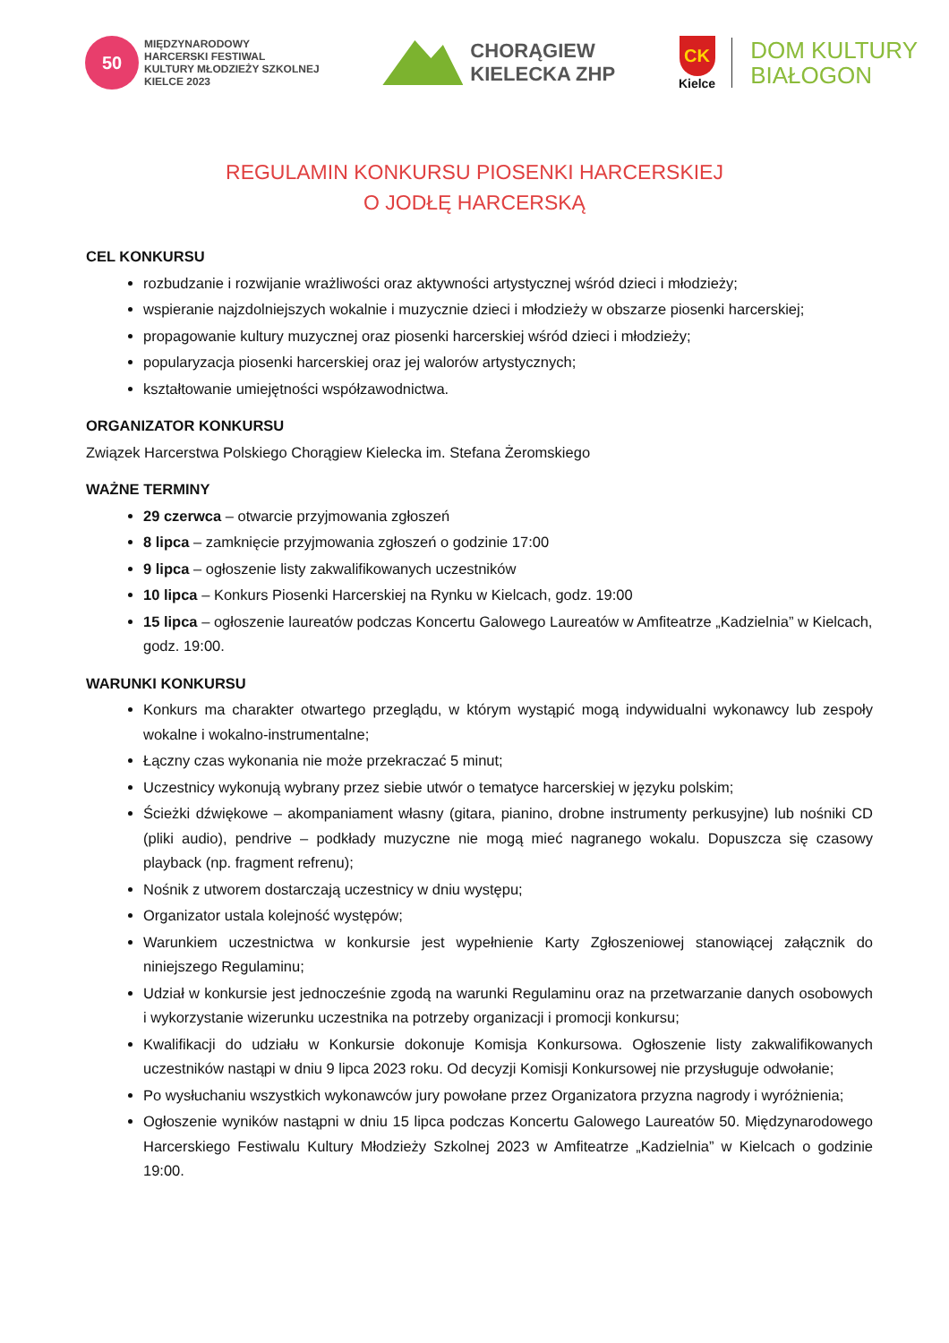50
MIĘDZYNARODOWY
HARCERSKI FESTIWAL
KULTURY MŁODZIEŻY SZKOLNEJ
KIELCE 2023
CHORĄGIEW
KIELECKA ZHP
CK
Kielce
DOM KULTURY
BIAŁOGON
REGULAMIN KONKURSU PIOSENKI HARCERSKIEJ
O JODŁĘ HARCERSKĄ
CEL KONKURSU
rozbudzanie i rozwijanie wrażliwości oraz aktywności artystycznej wśród dzieci i młodzieży;
wspieranie najzdolniejszych wokalnie i muzycznie dzieci i młodzieży w obszarze piosenki harcerskiej;
propagowanie kultury muzycznej oraz piosenki harcerskiej wśród dzieci i młodzieży;
popularyzacja piosenki harcerskiej oraz jej walorów artystycznych;
kształtowanie umiejętności współzawodnictwa.
ORGANIZATOR KONKURSU
Związek Harcerstwa Polskiego Chorągiew Kielecka im. Stefana Żeromskiego
WAŻNE TERMINY
29 czerwca – otwarcie przyjmowania zgłoszeń
8 lipca – zamknięcie przyjmowania zgłoszeń o godzinie 17:00
9 lipca – ogłoszenie listy zakwalifikowanych uczestników
10 lipca – Konkurs Piosenki Harcerskiej na Rynku w Kielcach, godz. 19:00
15 lipca – ogłoszenie laureatów podczas Koncertu Galowego Laureatów w Amfiteatrze „Kadzielnia” w Kielcach, godz. 19:00.
WARUNKI KONKURSU
Konkurs ma charakter otwartego przeglądu, w którym wystąpić mogą indywidualni wykonawcy lub zespoły wokalne i wokalno-instrumentalne;
Łączny czas wykonania nie może przekraczać 5 minut;
Uczestnicy wykonują wybrany przez siebie utwór o tematyce harcerskiej w języku polskim;
Ścieżki dźwiękowe – akompaniament własny (gitara, pianino, drobne instrumenty perkusyjne) lub nośniki CD (pliki audio), pendrive – podkłady muzyczne nie mogą mieć nagranego wokalu. Dopuszcza się czasowy playback (np. fragment refrenu);
Nośnik z utworem dostarczają uczestnicy w dniu występu;
Organizator ustala kolejność występów;
Warunkiem uczestnictwa w konkursie jest wypełnienie Karty Zgłoszeniowej stanowiącej załącznik do niniejszego Regulaminu;
Udział w konkursie jest jednocześnie zgodą na warunki Regulaminu oraz na przetwarzanie danych osobowych i wykorzystanie wizerunku uczestnika na potrzeby organizacji i promocji konkursu;
Kwalifikacji do udziału w Konkursie dokonuje Komisja Konkursowa. Ogłoszenie listy zakwalifikowanych uczestników nastąpi w dniu 9 lipca 2023 roku. Od decyzji Komisji Konkursowej nie przysługuje odwołanie;
Po wysłuchaniu wszystkich wykonawców jury powołane przez Organizatora przyzna nagrody i wyróżnienia;
Ogłoszenie wyników nastąpni w dniu 15 lipca podczas Koncertu Galowego Laureatów 50. Międzynarodowego Harcerskiego Festiwalu Kultury Młodzieży Szkolnej 2023 w Amfiteatrze „Kadzielnia” w Kielcach o godzinie 19:00.